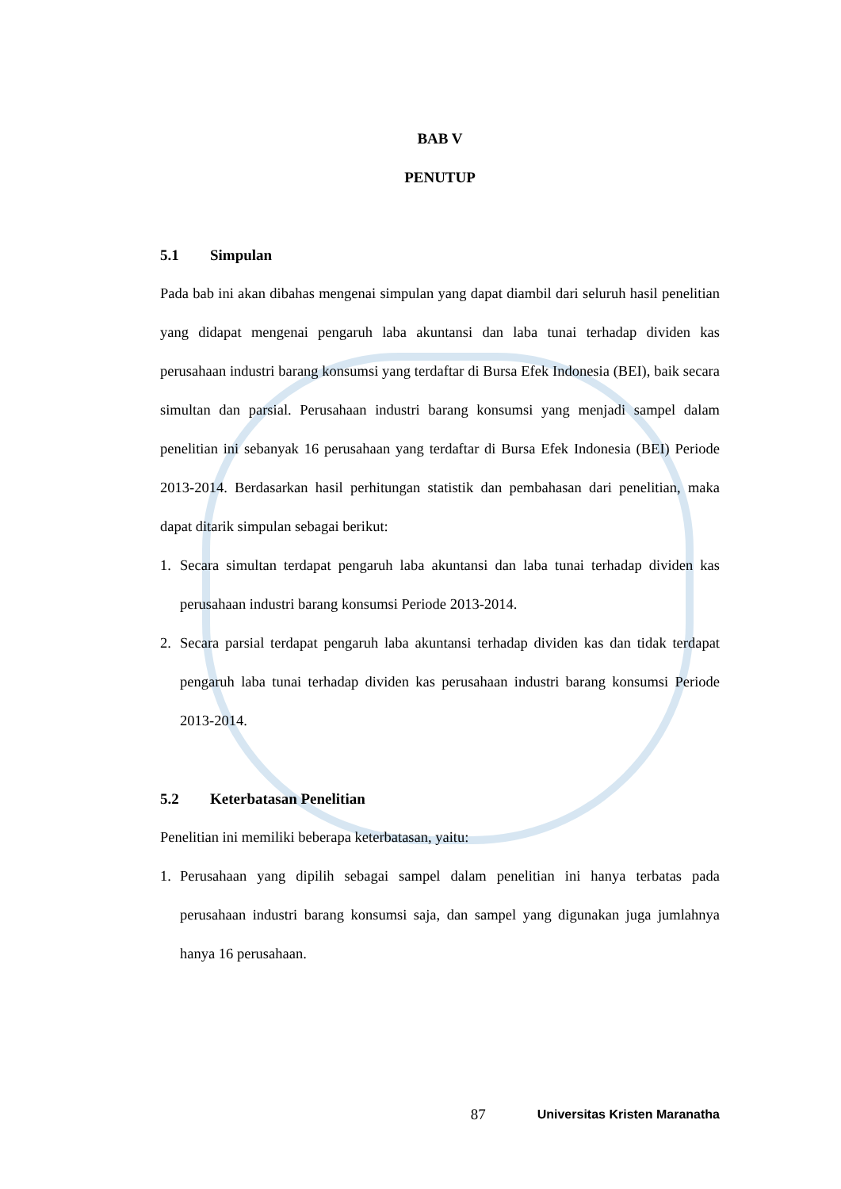BAB V
PENUTUP
5.1 Simpulan
Pada bab ini akan dibahas mengenai simpulan yang dapat diambil dari seluruh hasil penelitian yang didapat mengenai pengaruh laba akuntansi dan laba tunai terhadap dividen kas perusahaan industri barang konsumsi yang terdaftar di Bursa Efek Indonesia (BEI), baik secara simultan dan parsial. Perusahaan industri barang konsumsi yang menjadi sampel dalam penelitian ini sebanyak 16 perusahaan yang terdaftar di Bursa Efek Indonesia (BEI) Periode 2013-2014. Berdasarkan hasil perhitungan statistik dan pembahasan dari penelitian, maka dapat ditarik simpulan sebagai berikut:
1. Secara simultan terdapat pengaruh laba akuntansi dan laba tunai terhadap dividen kas perusahaan industri barang konsumsi Periode 2013-2014.
2. Secara parsial terdapat pengaruh laba akuntansi terhadap dividen kas dan tidak terdapat pengaruh laba tunai terhadap dividen kas perusahaan industri barang konsumsi Periode 2013-2014.
5.2 Keterbatasan Penelitian
Penelitian ini memiliki beberapa keterbatasan, yaitu:
1. Perusahaan yang dipilih sebagai sampel dalam penelitian ini hanya terbatas pada perusahaan industri barang konsumsi saja, dan sampel yang digunakan juga jumlahnya hanya 16 perusahaan.
87 Universitas Kristen Maranatha